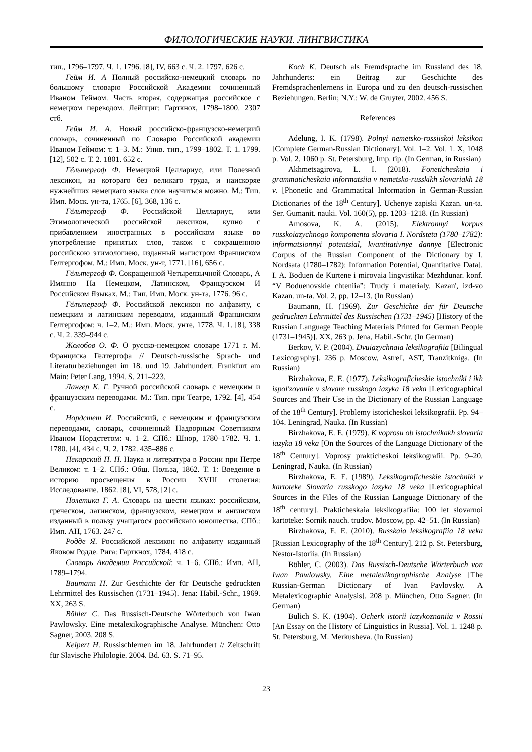ФИЛОЛОГИЧЕСКИЕ НАУКИ. ЛИНГВИСТИКА
тип., 1796–1797. Ч. 1. 1796. [8], IV, 663 с. Ч. 2. 1797. 626 с.
Гейм И. А Полный российско-немецкий словарь по большому словарю Российской Академии сочиненный Иваном Геймом. Часть вторая, содержащая российское с немецком переводом. Лейпциг: Гарткнох, 1798–1800. 2307 стб.
Гейм И. А. Новый российско-французско-немецкий словарь, сочиненный по Словарю Российской академии Иваном Геймом: т. 1–3. М.: Унив. тип., 1799–1802. Т. 1. 1799. [12], 502 с. Т. 2. 1801. 652 с.
Гёльтергоф Ф. Немецкой Целлариус, или Полезной лексикон, из котораго без великаго труда, и наискоряе нужнейших немецкаго языка слов научиться можно. М.: Тип. Имп. Моск. ун-та, 1765. [6], 368, 136 с.
Гёльтергоф Ф. Российской Целлариус, или Этимологической российской лексикон, купно с прибавлением иностранных в российском языке во употребление принятых слов, також с сокращенною российскою этимологиею, изданный магистром Франциском Гелтергофом. М.: Имп. Моск. ун-т, 1771. [16], 656 с.
Гёльтергоф Ф. Сокращенной Четыреязычной Словарь, А Имянно На Немецком, Латинском, Французском И Российском Языках. М.: Тип. Имп. Моск. ун-та, 1776. 96 с.
Гёлътергоф Ф. Российской лексикон по алфавиту, с немецким и латинским переводом, изданный Франциском Гелтергофом: ч. 1–2. М.: Имп. Моск. унте, 1778. Ч. 1. [8], 338 с. Ч. 2. 339–944 с.
Жолобов О. Ф. О русско-немецком словаре 1771 г. М. Франциска Гелтергофа // Deutsch-russische Sprach- und Literaturbeziehungen im 18. und 19. Jahrhundert. Frankfurt am Main: Peter Lang, 1994. S. 211–223.
Лангер К. Г. Ручной российской словарь с немецким и французским переводами. М.: Тип. при Театре, 1792. [4], 454 с.
Нордстет И. Российский, с немецким и французским переводами, словарь, сочиненный Надворным Советником Иваном Нордстетом: ч. 1–2. СПб.: Шнор, 1780–1782. Ч. 1. 1780. [4], 434 с. Ч. 2. 1782. 435–886 с.
Пекарский П. П. Наука и литература в России при Петре Великом: т. 1–2. СПб.: Общ. Польза, 1862. Т. 1: Введение в историю просвещения в России XVIII столетия: Исследование. 1862. [8], VI, 578, [2] с.
Полетика Г. А. Словарь на шести языках: российском, греческом, латинском, французском, немецком и англиском изданный в пользу учащагося российскаго юношества. СПб.: Имп. АН, 1763. 247 с.
Родде Я. Российской лексикон по алфавиту изданный Яковом Родде. Рига: Гарткнох, 1784. 418 с.
Словарь Академии Российской: ч. 1–6. СПб.: Имп. АН, 1789–1794.
Baumann H. Zur Geschichte der für Deutsche gedruckten Lehrmittel des Russischen (1731–1945). Jena: Habil.-Schr., 1969. XX, 263 S.
Böhler C. Das Russisch-Deutsche Wörterbuch von Iwan Pawlowsky. Eine metalexikographische Analyse. München: Otto Sagner, 2003. 208 S.
Keipert H. Russischlernen im 18. Jahrhundert // Zeitschrift für Slavische Philologie. 2004. Bd. 63. S. 71–95.
Koch K. Deutsch als Fremdsprache im Russland des 18. Jahrhunderts: ein Beitrag zur Geschichte des Fremdsprachenlernens in Europa und zu den deutsch-russischen Beziehungen. Berlin; N.Y.: W. de Gruyter, 2002. 456 S.
References
Adelung, I. K. (1798). Polnyi nemetsko-rossiiskoi leksikon [Complete German-Russian Dictionary]. Vol. 1–2. Vol. 1. X, 1048 p. Vol. 2. 1060 p. St. Petersburg, Imp. tip. (In German, in Russian)
Akhmetsagirova, L. I. (2018). Foneticheskaia i grammaticheskaia informatsiia v nemetsko-russkikh slovariakh 18 v. [Phonetic and Grammatical Information in German-Russian Dictionaries of the 18<sup>th</sup> Century]. Uchenye zapiski Kazan. un-ta. Ser. Gumanit. nauki. Vol. 160(5), pp. 1203–1218. (In Russian)
Amosova, K. A. (2015). Elektronnyi korpus russkoiazychnogo komponenta slovaria I. Nordsteta (1780–1782): informatsionnyi potentsial, kvantitativnye dannye [Electronic Corpus of the Russian Component of the Dictionary by I. Nordsata (1780–1782): Information Potential, Quantitative Data]. I. A. Boduen de Kurtene i mirovaia lingvistika: Mezhdunar. konf. “V Boduenovskie chteniia”: Trudy i materialy. Kazan', izd-vo Kazan. un-ta. Vol. 2, pp. 12–13. (In Russian)
Baumann, H. (1969). Zur Geschichte der für Deutsche gedruckten Lehrmittel des Russischen (1731–1945) [History of the Russian Language Teaching Materials Printed for German People (1731–1945)]. XX, 263 p. Jena, Habil.-Schr. (In German)
Berkov, V. P. (2004). Dvuiazychnaia leksikografiia [Bilingual Lexicography]. 236 p. Moscow, Astrel', AST, Tranzitkniga. (In Russian)
Birzhakova, E. E. (1977). Leksikograficheskie istochniki i ikh ispol'zovanie v slovare russkogo iazyka 18 veka [Lexicographical Sources and Their Use in the Dictionary of the Russian Language of the 18<sup>th</sup> Century]. Problemy istoricheskoi leksikografii. Pp. 94–104. Leningrad, Nauka. (In Russian)
Birzhakova, E. E. (1979). K voprosu ob istochnikakh slovaria iazyka 18 veka [On the Sources of the Language Dictionary of the 18<sup>th</sup> Century]. Voprosy prakticheskoi leksikografii. Pp. 9–20. Leningrad, Nauka. (In Russian)
Birzhakova, E. E. (1989). Leksikograficheskie istochniki v kartoteke Slovaria russkogo iazyka 18 veka [Lexicographical Sources in the Files of the Russian Language Dictionary of the 18<sup>th</sup> century]. Prakticheskaia leksikografiia: 100 let slovarnoi kartoteke: Sornik nauch. trudov. Moscow, pp. 42–51. (In Russian)
Birzhakova, E. E. (2010). Russkaia leksikografiia 18 veka [Russian Lexicography of the 18<sup>th</sup> Century]. 212 p. St. Petersburg, Nestor-Istoriia. (In Russian)
Böhler, C. (2003). Das Russisch-Deutsche Wörterbuch von Iwan Pawlowsky. Eine metalexikographische Analyse [The Russian-German Dictionary of Ivan Pavlovsky. A Metalexicographic Analysis]. 208 p. München, Otto Sagner. (In German)
Bulich S. K. (1904). Ocherk istorii iazykoznaniia v Rossii [An Essay on the History of Linguistics in Russia]. Vol. 1. 1248 p. St. Petersburg, M. Merkusheva. (In Russian)
23